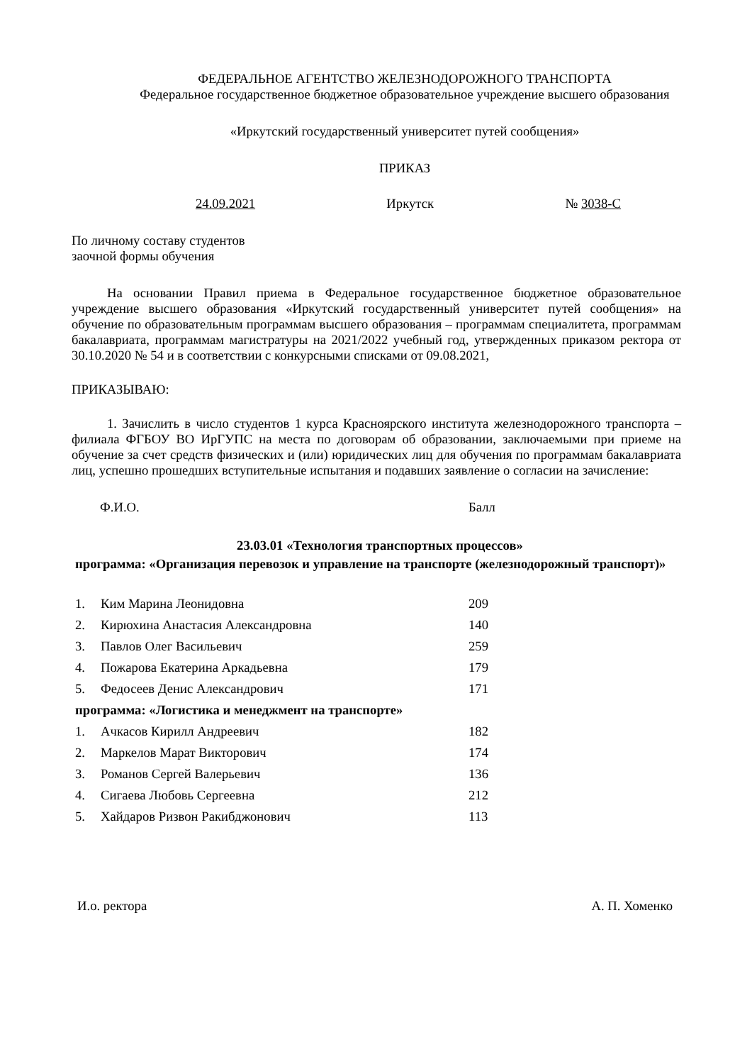ФЕДЕРАЛЬНОЕ АГЕНТСТВО ЖЕЛЕЗНОДОРОЖНОГО ТРАНСПОРТА
Федеральное государственное бюджетное образовательное учреждение высшего образования
«Иркутский государственный университет путей сообщения»
ПРИКАЗ
24.09.2021 Иркутск № 3038-С
По личному составу студентов
заочной формы обучения
На основании Правил приема в Федеральное государственное бюджетное образовательное учреждение высшего образования «Иркутский государственный университет путей сообщения» на обучение по образовательным программам высшего образования – программам специалитета, программам бакалавриата, программам магистратуры на 2021/2022 учебный год, утвержденных приказом ректора от 30.10.2020 № 54 и в соответствии с конкурсными списками от 09.08.2021,
ПРИКАЗЫВАЮ:
1. Зачислить в число студентов 1 курса Красноярского института железнодорожного транспорта – филиала ФГБОУ ВО ИрГУПС на места по договорам об образовании, заключаемыми при приеме на обучение за счет средств физических и (или) юридических лиц для обучения по программам бакалавриата лиц, успешно прошедших вступительные испытания и подавших заявление о согласии на зачисление:
Ф.И.О. Балл
23.03.01 «Технология транспортных процессов»
программа: «Организация перевозок и управление на транспорте (железнодорожный транспорт)»
| 1. | Ким Марина Леонидовна | 209 |
| 2. | Кирюхина Анастасия Александровна | 140 |
| 3. | Павлов Олег Васильевич | 259 |
| 4. | Пожарова Екатерина Аркадьевна | 179 |
| 5. | Федосеев Денис Александрович | 171 |
| программа: «Логистика и менеджмент на транспорте» | | |
| 1. | Ачкасов Кирилл Андреевич | 182 |
| 2. | Маркелов Марат Викторович | 174 |
| 3. | Романов Сергей Валерьевич | 136 |
| 4. | Сигаева Любовь Сергеевна | 212 |
| 5. | Хайдаров Ризвон Ракибджонович | 113 |
И.о. ректора А. П. Хоменко